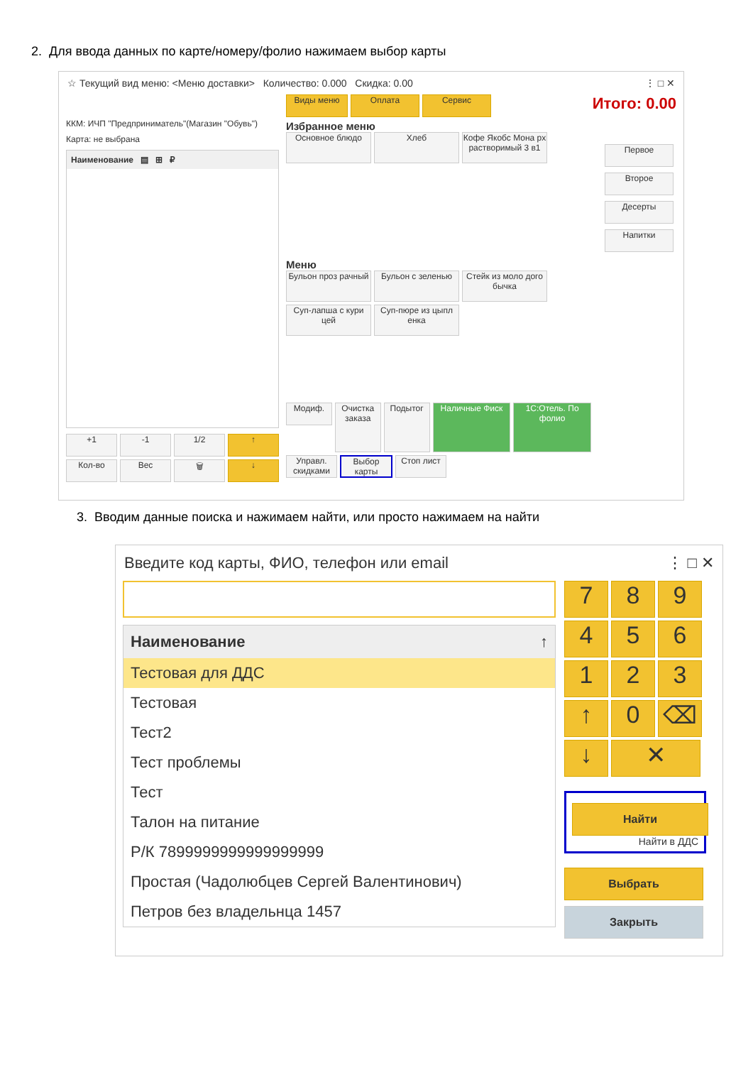2. Для ввода данных по карте/номеру/фолио нажимаем выбор карты
☆ Текущий вид меню: <Меню доставки> Количество: 0.000 Скидка: 0.00 ⋮ □ ✕
ККМ: ИЧП "Предприниматель"(Магазин "Обувь")
Карта: не выбрана
Наименование ▤ ⊞ ₽
+1 -1 1/2 ↑
Кол-во Вес 🗑 ↓
Виды меню Оплата Сервис
Избранное меню
Основное блюдо Хлеб Кофе Якобс Мона рх растворимый 3 в1
Меню
Бульон проз рачный Бульон с зеленью Стейк из моло дого бычка
Суп-лапша с кури цей Суп-пюре из цыпл енка
Модиф. Очистка заказа Подытог Наличные Фиск 1С:Отель. По фолио
Управл. скидками Выбор карты Стоп лист
Итого: 0.00
Первое Второе Десерты Напитки
3. Вводим данные поиска и нажимаем найти, или просто нажимаем на найти
Введите код карты, ФИО, телефон или email ⋮ □ ✕
Наименование ↑
Тестовая для ДДС
Тестовая
Тест2
Тест проблемы
Тест
Талон на питание
Р/К 7899999999999999999
Простая (Чадолюбцев Сергей Валентинович)
Петров без владельнца 1457
7 8 9
4 5 6
1 2 3
↑ 0 ⌫
↓ ✕
Найти
Найти в ДДС
Выбрать
Закрыть